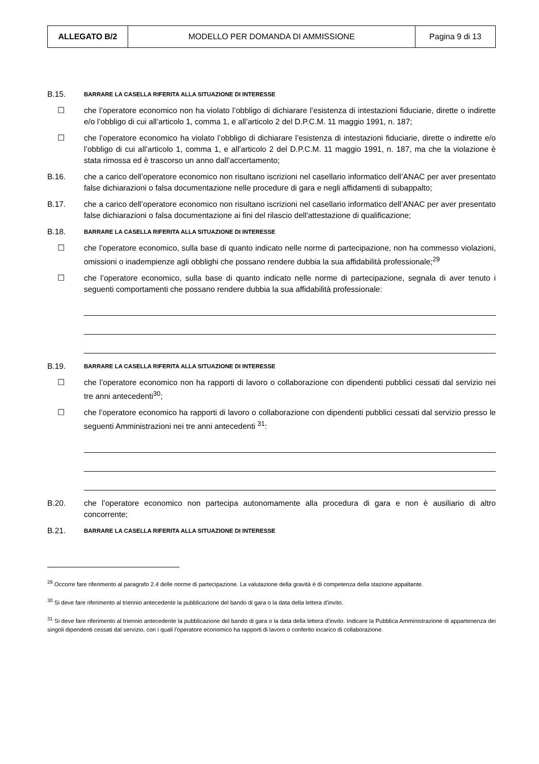| ALLEGATO B/2 | MODELLO PER DOMANDA DI AMMISSIONE | Pagina 9 di 13 |
B.15.
BARRARE LA CASELLA RIFERITA ALLA SITUAZIONE DI INTERESSE
☐ che l’operatore economico non ha violato l’obbligo di dichiarare l’esistenza di intestazioni fiduciarie, dirette o indirette e/o l’obbligo di cui all’articolo 1, comma 1, e all’articolo 2 del D.P.C.M. 11 maggio 1991, n. 187;
☐ che l’operatore economico ha violato l’obbligo di dichiarare l’esistenza di intestazioni fiduciarie, dirette o indirette e/o l’obbligo di cui all’articolo 1, comma 1, e all’articolo 2 del D.P.C.M. 11 maggio 1991, n. 187, ma che la violazione è stata rimossa ed è trascorso un anno dall’accertamento;
B.16. che a carico dell’operatore economico non risultano iscrizioni nel casellario informatico dell’ANAC per aver presentato false dichiarazioni o falsa documentazione nelle procedure di gara e negli affidamenti di subappalto;
B.17. che a carico dell’operatore economico non risultano iscrizioni nel casellario informatico dell’ANAC per aver presentato false dichiarazioni o falsa documentazione ai fini del rilascio dell'attestazione di qualificazione;
B.18.
BARRARE LA CASELLA RIFERITA ALLA SITUAZIONE DI INTERESSE
☐ che l’operatore economico, sulla base di quanto indicato nelle norme di partecipazione, non ha commesso violazioni, omissioni o inadempienze agli obblighi che possano rendere dubbia la sua affidabilità professionale;<sup>29</sup>
☐ che l’operatore economico, sulla base di quanto indicato nelle norme di partecipazione, segnala di aver tenuto i seguenti comportamenti che possano rendere dubbia la sua affidabilità professionale:
B.19.
BARRARE LA CASELLA RIFERITA ALLA SITUAZIONE DI INTERESSE
☐ che l’operatore economico non ha rapporti di lavoro o collaborazione con dipendenti pubblici cessati dal servizio nei tre anni antecedenti<sup>30</sup>;
☐ che l’operatore economico ha rapporti di lavoro o collaborazione con dipendenti pubblici cessati dal servizio presso le seguenti Amministrazioni nei tre anni antecedenti <sup>31</sup>:
B.20. che l’operatore economico non partecipa autonomamente alla procedura di gara e non è ausiliario di altro concorrente;
B.21.
BARRARE LA CASELLA RIFERITA ALLA SITUAZIONE DI INTERESSE
<sup>29</sup> Occorre fare riferimento al paragrafo 2.4 delle norme di partecipazione. La valutazione della gravità è di competenza della stazione appaltante.
<sup>30</sup> Si deve fare riferimento al triennio antecedente la pubblicazione del bando di gara o la data della lettera d’invito.
<sup>31</sup> Si deve fare riferimento al triennio antecedente la pubblicazione del bando di gara o la data della lettera d’invito. Indicare la Pubblica Amministrazione di appartenenza dei singoli dipendenti cessati dal servizio, con i quali l’operatore economico ha rapporti di lavoro o conferito incarico di collaborazione.